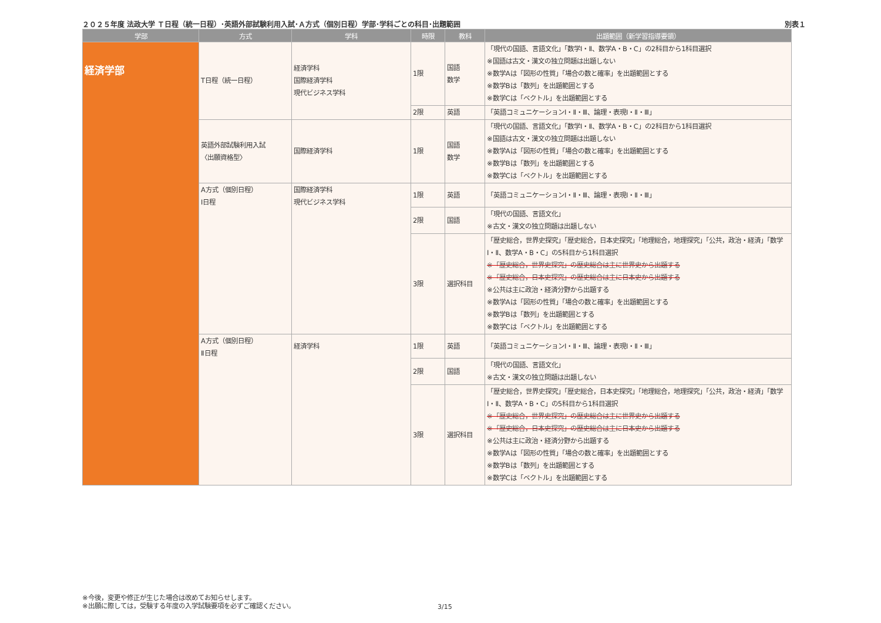２０２５年度 法政大学 Ｔ日程（統一日程）･英語外部試験利用入試･Ａ方式（個別日程）学部･学科ごとの科目･出題範囲 別表１
| 学部 | 方式 | 学科 | 時限 | 教科 | 出題範囲（新学習指導要領） |
| --- | --- | --- | --- | --- | --- |
| 経済学部 | T日程（統一日程） | 経済学科 国際経済学科 現代ビジネス学科 | 1限 | 国語 数学 | 「現代の国語、言語文化」「数学Ⅰ・Ⅱ、数学A・B・C」の2科目から1科目選択 ※国語は古文・漢文の独立問題は出題しない ※数学Aは「図形の性質」「場合の数と確率」を出題範囲とする ※数学Bは「数列」を出題範囲とする ※数学Cは「ベクトル」を出題範囲とする |
| | | | 2限 | 英語 | 「英語コミュニケーションⅠ・Ⅱ・Ⅲ、論理・表現Ⅰ・Ⅱ・Ⅲ」 |
| | 英語外部試験利用入試 〈出願資格型〉 | 国際経済学科 | 1限 | 国語 数学 | 「現代の国語、言語文化」「数学Ⅰ・Ⅱ、数学A・B・C」の2科目から1科目選択 ※国語は古文・漢文の独立問題は出題しない ※数学Aは「図形の性質」「場合の数と確率」を出題範囲とする ※数学Bは「数列」を出題範囲とする ※数学Cは「ベクトル」を出題範囲とする |
| | A方式（個別日程） Ⅰ日程 | 国際経済学科 現代ビジネス学科 | 1限 | 英語 | 「英語コミュニケーションⅠ・Ⅱ・Ⅲ、論理・表現Ⅰ・Ⅱ・Ⅲ」 |
| | | | 2限 | 国語 | 「現代の国語、言語文化」 ※古文・漢文の独立問題は出題しない |
| | | | 3限 | 選択科目 | 「歴史総合，世界史探究」「歴史総合，日本史探究」「地理総合，地理探究」「公共，政治・経済」「数学Ⅰ・Ⅱ、数学A・B・C」の5科目から1科目選択 ※「歴史総合，世界史探究」の歴史総合は主に世界史から出題する ※「歴史総合，日本史探究」の歴史総合は主に日本史から出題する ※公共は主に政治・経済分野から出題する ※数学Aは「図形の性質」「場合の数と確率」を出題範囲とする ※数学Bは「数列」を出題範囲とする ※数学Cは「ベクトル」を出題範囲とする |
| | A方式（個別日程） Ⅱ日程 | 経済学科 | 1限 | 英語 | 「英語コミュニケーションⅠ・Ⅱ・Ⅲ、論理・表現Ⅰ・Ⅱ・Ⅲ」 |
| | | | 2限 | 国語 | 「現代の国語、言語文化」 ※古文・漢文の独立問題は出題しない |
| | | | 3限 | 選択科目 | 「歴史総合，世界史探究」「歴史総合，日本史探究」「地理総合，地理探究」「公共，政治・経済」「数学Ⅰ・Ⅱ、数学A・B・C」の5科目から1科目選択 ※「歴史総合，世界史探究」の歴史総合は主に世界史から出題する ※「歴史総合，日本史探究」の歴史総合は主に日本史から出題する ※公共は主に政治・経済分野から出題する ※数学Aは「図形の性質」「場合の数と確率」を出題範囲とする ※数学Bは「数列」を出題範囲とする ※数学Cは「ベクトル」を出題範囲とする |
※今後，変更や修正が生じた場合は改めてお知らせします。
※出願に際しては，受験する年度の入学試験要項を必ずご確認ください。
3/15